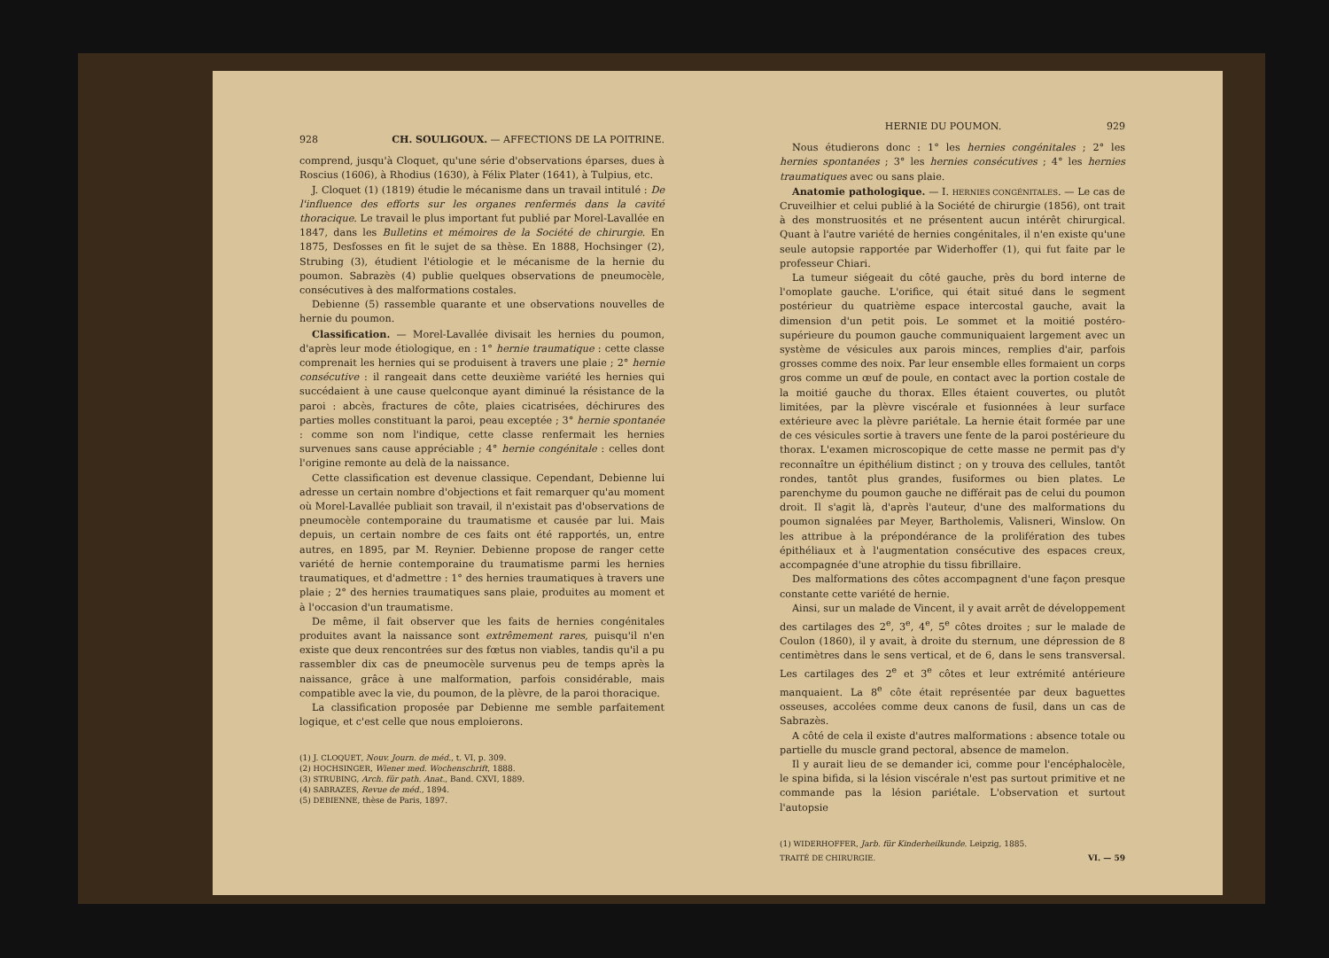928 CH. SOULIGOUX. — AFFECTIONS DE LA POITRINE.
comprend, jusqu'à Cloquet, qu'une série d'observations éparses, dues à Roscius (1606), à Rhodius (1630), à Félix Plater (1641), à Tulpius, etc.
J. Cloquet (1) (1819) étudie le mécanisme dans un travail intitulé : De l'influence des efforts sur les organes renfermés dans la cavité thoracique. Le travail le plus important fut publié par Morel-Lavallée en 1847, dans les Bulletins et mémoires de la Société de chirurgie. En 1875, Desfosses en fit le sujet de sa thèse. En 1888, Hochsinger (2), Strubing (3), étudient l'étiologie et le mécanisme de la hernie du poumon. Sabrazès (4) publie quelques observations de pneumocèle, consécutives à des malformations costales.
Debienne (5) rassemble quarante et une observations nouvelles de hernie du poumon.
Classification. — Morel-Lavallée divisait les hernies du poumon, d'après leur mode étiologique, en : 1° hernie traumatique : cette classe comprenait les hernies qui se produisent à travers une plaie ; 2° hernie consécutive : il rangeait dans cette deuxième variété les hernies qui succédaient à une cause quelconque ayant diminué la résistance de la paroi : abcès, fractures de côte, plaies cicatrisées, déchirures des parties molles constituant la paroi, peau exceptée ; 3° hernie spontanée : comme son nom l'indique, cette classe renfermait les hernies survenues sans cause appréciable ; 4° hernie congénitale : celles dont l'origine remonte au delà de la naissance.
Cette classification est devenue classique. Cependant, Debienne lui adresse un certain nombre d'objections et fait remarquer qu'au moment où Morel-Lavallée publiait son travail, il n'existait pas d'observations de pneumocèle contemporaine du traumatisme et causée par lui. Mais depuis, un certain nombre de ces faits ont été rapportés, un, entre autres, en 1895, par M. Reynier. Debienne propose de ranger cette variété de hernie contemporaine du traumatisme parmi les hernies traumatiques, et d'admettre : 1° des hernies traumatiques à travers une plaie ; 2° des hernies traumatiques sans plaie, produites au moment et à l'occasion d'un traumatisme.
De même, il fait observer que les faits de hernies congénitales produites avant la naissance sont extrêmement rares, puisqu'il n'en existe que deux rencontrées sur des fœtus non viables, tandis qu'il a pu rassembler dix cas de pneumocèle survenus peu de temps après la naissance, grâce à une malformation, parfois considérable, mais compatible avec la vie, du poumon, de la plèvre, de la paroi thoracique.
La classification proposée par Debienne me semble parfaitement logique, et c'est celle que nous emploierons.
(1) J. CLOQUET, Nouv. Journ. de méd., t. VI, p. 309.
(2) HOCHSINGER, Wiener med. Wochenschrift, 1888.
(3) STRUBING, Arch. für path. Anat., Band. CXVI, 1889.
(4) SABRAZES, Revue de méd., 1894.
(5) DEBIENNE, thèse de Paris, 1897.
HERNIE DU POUMON. 929
Nous étudierons donc : 1° les hernies congénitales ; 2° les hernies spontanées ; 3° les hernies consécutives ; 4° les hernies traumatiques avec ou sans plaie.
Anatomie pathologique. — I. HERNIES CONGÉNITALES. — Le cas de Cruveilhier et celui publié à la Société de chirurgie (1856), ont trait à des monstruosités et ne présentent aucun intérêt chirurgical. Quant à l'autre variété de hernies congénitales, il n'en existe qu'une seule autopsie rapportée par Widerhoffer (1), qui fut faite par le professeur Chiari.
La tumeur siégeait du côté gauche, près du bord interne de l'omoplate gauche. L'orifice, qui était situé dans le segment postérieur du quatrième espace intercostal gauche, avait la dimension d'un petit pois. Le sommet et la moitié postéro-supérieure du poumon gauche communiquaient largement avec un système de vésicules aux parois minces, remplies d'air, parfois grosses comme des noix. Par leur ensemble elles formaient un corps gros comme un œuf de poule, en contact avec la portion costale de la moitié gauche du thorax. Elles étaient couvertes, ou plutôt limitées, par la plèvre viscérale et fusionnées à leur surface extérieure avec la plèvre pariétale. La hernie était formée par une de ces vésicules sortie à travers une fente de la paroi postérieure du thorax. L'examen microscopique de cette masse ne permit pas d'y reconnaître un épithélium distinct ; on y trouva des cellules, tantôt rondes, tantôt plus grandes, fusiformes ou bien plates. Le parenchyme du poumon gauche ne différait pas de celui du poumon droit. Il s'agit là, d'après l'auteur, d'une des malformations du poumon signalées par Meyer, Bartholemis, Valisneri, Winslow. On les attribue à la prépondérance de la prolifération des tubes épithéliaux et à l'augmentation consécutive des espaces creux, accompagnée d'une atrophie du tissu fibrillaire.
Des malformations des côtes accompagnent d'une façon presque constante cette variété de hernie.
Ainsi, sur un malade de Vincent, il y avait arrêt de développement des cartilages des 2<sup>e</sup>, 3<sup>e</sup>, 4<sup>e</sup>, 5<sup>e</sup> côtes droites ; sur le malade de Coulon (1860), il y avait, à droite du sternum, une dépression de 8 centimètres dans le sens vertical, et de 6, dans le sens transversal. Les cartilages des 2<sup>e</sup> et 3<sup>e</sup> côtes et leur extrémité antérieure manquaient. La 8<sup>e</sup> côte était représentée par deux baguettes osseuses, accolées comme deux canons de fusil, dans un cas de Sabrazès.
A côté de cela il existe d'autres malformations : absence totale ou partielle du muscle grand pectoral, absence de mamelon.
Il y aurait lieu de se demander ici, comme pour l'encéphalocèle, le spina bifida, si la lésion viscérale n'est pas surtout primitive et ne commande pas la lésion pariétale. L'observation et surtout l'autopsie
(1) WIDERHOFFER, Jarb. für Kinderheilkunde. Leipzig, 1885.
TRAITÉ DE CHIRURGIE. VI. — 59